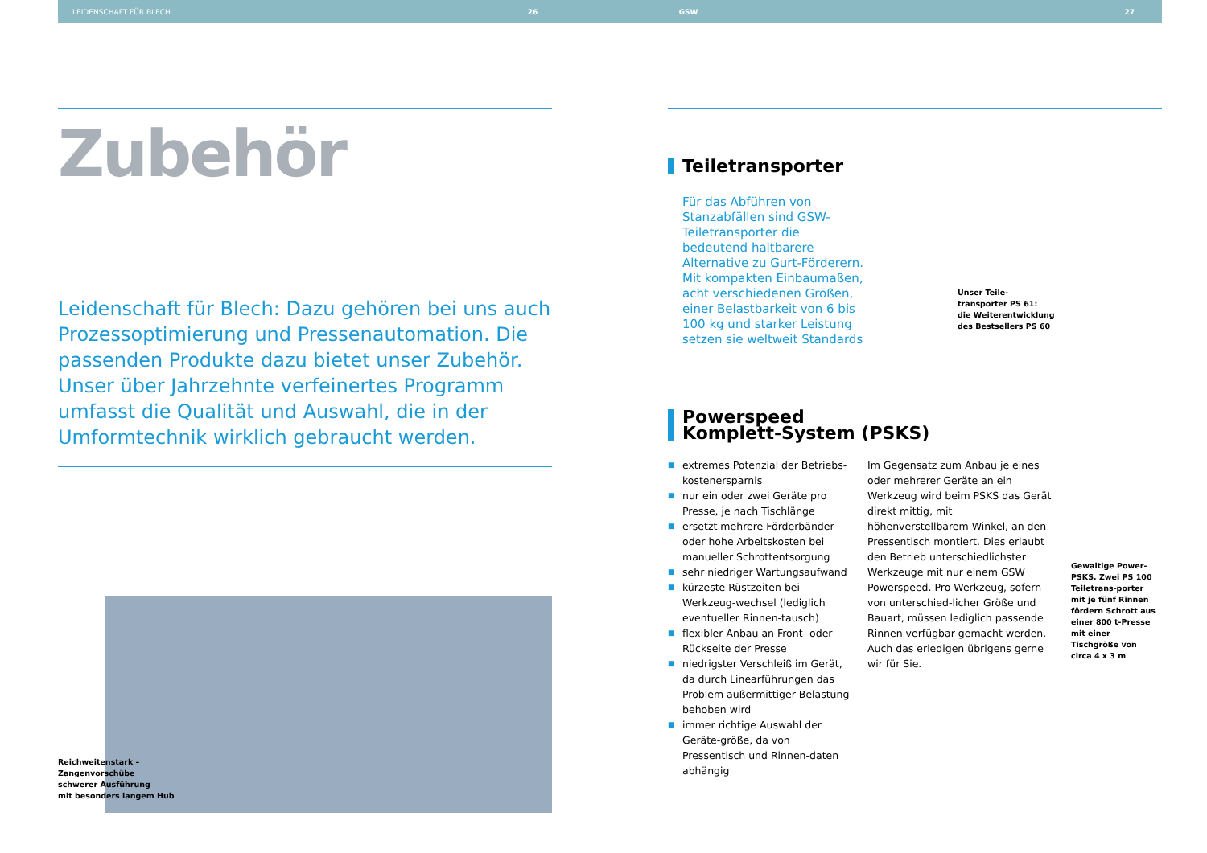LEIDENSCHAFT FÜR BLECH 26 GSW 27
Zubehör
Leidenschaft für Blech: Dazu gehören bei uns auch Prozessoptimierung und Pressenautomation. Die passenden Produkte dazu bietet unser Zubehör. Unser über Jahrzehnte verfeinertes Programm umfasst die Qualität und Auswahl, die in der Umformtechnik wirklich gebraucht werden.
Reichweitenstark –
Zangenvorschübe
schwerer Ausführung
mit besonders langem Hub
Teiletransporter
Für das Abführen von Stanzabfällen sind GSW-Teiletransporter die bedeutend haltbarere Alternative zu Gurt-Förderern. Mit kompakten Einbaumaßen, acht verschiedenen Größen, einer Belastbarkeit von 6 bis 100 kg und starker Leistung setzen sie weltweit Standards
Unser Teile-
transporter PS 61:
die Weiterentwicklung
des Bestsellers PS 60
Powerspeed
Komplett-System (PSKS)
■ extremes Potenzial der Betriebs-kostenersparnis
■ nur ein oder zwei Geräte pro Presse, je nach Tischlänge
■ ersetzt mehrere Förderbänder oder hohe Arbeitskosten bei manueller Schrottentsorgung
■ sehr niedriger Wartungsaufwand
■ kürzeste Rüstzeiten bei Werkzeug-wechsel (lediglich eventueller Rinnen-tausch)
■ flexibler Anbau an Front- oder Rückseite der Presse
■ niedrigster Verschleiß im Gerät, da durch Linearführungen das Problem außermittiger Belastung behoben wird
■ immer richtige Auswahl der Geräte-größe, da von Pressentisch und Rinnen-daten abhängig
Im Gegensatz zum Anbau je eines oder mehrerer Geräte an ein Werkzeug wird beim PSKS das Gerät direkt mittig, mit höhenverstellbarem Winkel, an den Pressentisch montiert. Dies erlaubt den Betrieb unterschiedlichster Werkzeuge mit nur einem GSW Powerspeed. Pro Werkzeug, sofern von unterschied-licher Größe und Bauart, müssen lediglich passende Rinnen verfügbar gemacht werden. Auch das erledigen übrigens gerne wir für Sie.
Gewaltige Power-PSKS. Zwei PS 100 Teiletrans-porter mit je fünf Rinnen fördern Schrott aus einer 800 t-Presse mit einer Tischgröße von circa 4 x 3 m